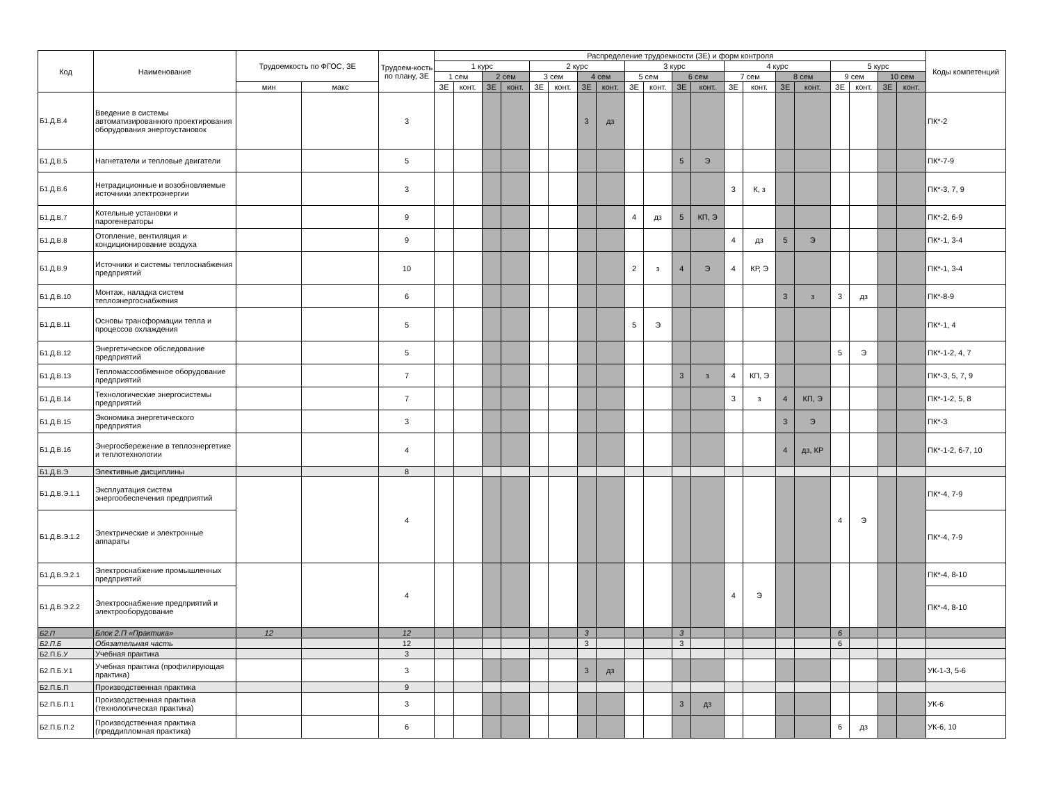| Код | Наименование | Трудоемкость по ФГОС, ЗЕ | | Трудоем-кость по плану, ЗЕ | Распределение трудоемкости (ЗЕ) и форм контроля | | | | | | | | | | | | | | | | | | | | Коды компетенций |
| --- | --- | --- | --- | --- | --- | --- | --- | --- | --- | --- | --- | --- | --- | --- | --- | --- | --- | --- | --- | --- | --- | --- | --- | --- | --- |
| | | | | | 1 курс | | | | 2 курс | | | | 3 курс | | | | 4 курс | | | | 5 курс | | | | |
| | | | | | 1 сем | | 2 сем | | 3 сем | | 4 сем | | 5 сем | | 6 сем | | 7 сем | | 8 сем | | 9 сем | | 10 сем | | |
| | | мин | макс | | ЗЕ | конт. | ЗЕ | конт. | ЗЕ | конт. | ЗЕ | конт. | ЗЕ | конт. | ЗЕ | конт. | ЗЕ | конт. | ЗЕ | конт. | ЗЕ | конт. | ЗЕ | конт. | |
| Б1.Д.В.4 | Введение в системы автоматизированного проектирования оборудования энергоустановок | | | 3 | | | | | | | 3 | дз | | | | | | | | | | | | | ПК*-2 |
| Б1.Д.В.5 | Нагнетатели и тепловые двигатели | | | 5 | | | | | | | | | | | 5 | Э | | | | | | | | | ПК*-7-9 |
| Б1.Д.В.6 | Нетрадиционные и возобновляемые источники электроэнергии | | | 3 | | | | | | | | | | | | | 3 | К, з | | | | | | | ПК*-3, 7, 9 |
| Б1.Д.В.7 | Котельные установки и парогенераторы | | | 9 | | | | | | | | | 4 | дз | 5 | КП, Э | | | | | | | | | ПК*-2, 6-9 |
| Б1.Д.В.8 | Отопление, вентиляция и кондиционирование воздуха | | | 9 | | | | | | | | | | | | | 4 | дз | 5 | Э | | | | | ПК*-1, 3-4 |
| Б1.Д.В.9 | Источники и системы теплоснабжения предприятий | | | 10 | | | | | | | | | 2 | з | 4 | Э | 4 | КР, Э | | | | | | | ПК*-1, 3-4 |
| Б1.Д.В.10 | Монтаж, наладка систем теплоэнергоснабжения | | | 6 | | | | | | | | | | | | | | | 3 | з | 3 | дз | | | ПК*-8-9 |
| Б1.Д.В.11 | Основы трансформации тепла и процессов охлаждения | | | 5 | | | | | | | | | 5 | Э | | | | | | | | | | | ПК*-1, 4 |
| Б1.Д.В.12 | Энергетическое обследование предприятий | | | 5 | | | | | | | | | | | | | | | | | 5 | Э | | | ПК*-1-2, 4, 7 |
| Б1.Д.В.13 | Тепломассообменное оборудование предприятий | | | 7 | | | | | | | | | | | 3 | з | 4 | КП, Э | | | | | | | ПК*-3, 5, 7, 9 |
| Б1.Д.В.14 | Технологические энергосистемы предприятий | | | 7 | | | | | | | | | | | | | 3 | з | 4 | КП, Э | | | | | ПК*-1-2, 5, 8 |
| Б1.Д.В.15 | Экономика энергетического предприятия | | | 3 | | | | | | | | | | | | | | | 3 | Э | | | | | ПК*-3 |
| Б1.Д.В.16 | Энергосбережение в теплоэнергетике и теплотехнологии | | | 4 | | | | | | | | | | | | | | | 4 | дз, КР | | | | | ПК*-1-2, 6-7, 10 |
| Б1.Д.В.Э | Элективные дисциплины | | | 8 | | | | | | | | | | | | | | | | | | | | | |
| Б1.Д.В.Э.1.1 | Эксплуатация систем энергообеспечения предприятий | | | 4 | | | | | | | | | | | | | | | | | 4 | Э | | | ПК*-4, 7-9 |
| Б1.Д.В.Э.1.2 | Электрические и электронные аппараты | | | | | | | | | | | | | | | | | | | | | | | | ПК*-4, 7-9 |
| Б1.Д.В.Э.2.1 | Электроснабжение промышленных предприятий | | | 4 | | | | | | | | | | | | | 4 | Э | | | | | | | ПК*-4, 8-10 |
| Б1.Д.В.Э.2.2 | Электроснабжение предприятий и электрооборудование | | | | | | | | | | | | | | | | | | | | | | | | ПК*-4, 8-10 |
| Б2.П | Блок 2.П «Практика» | 12 | | 12 | | | | | | | 3 | | | | 3 | | | | | | 6 | | | | |
| Б2.П.Б | Обязательная часть | | | 12 | | | | | | | 3 | | | | 3 | | | | | | 6 | | | | |
| Б2.П.Б.У | Учебная практика | | | 3 | | | | | | | | | | | | | | | | | | | | | |
| Б2.П.Б.У.1 | Учебная практика (профилирующая практика) | | | 3 | | | | | | | 3 | дз | | | | | | | | | | | | | УК-1-3, 5-6 |
| Б2.П.Б.П | Производственная практика | | | 9 | | | | | | | | | | | | | | | | | | | | | |
| Б2.П.Б.П.1 | Производственная практика (технологическая практика) | | | 3 | | | | | | | | | | | 3 | дз | | | | | | | | | УК-6 |
| Б2.П.Б.П.2 | Производственная практика (преддипломная практика) | | | 6 | | | | | | | | | | | | | | | | | 6 | дз | | | УК-6, 10 |